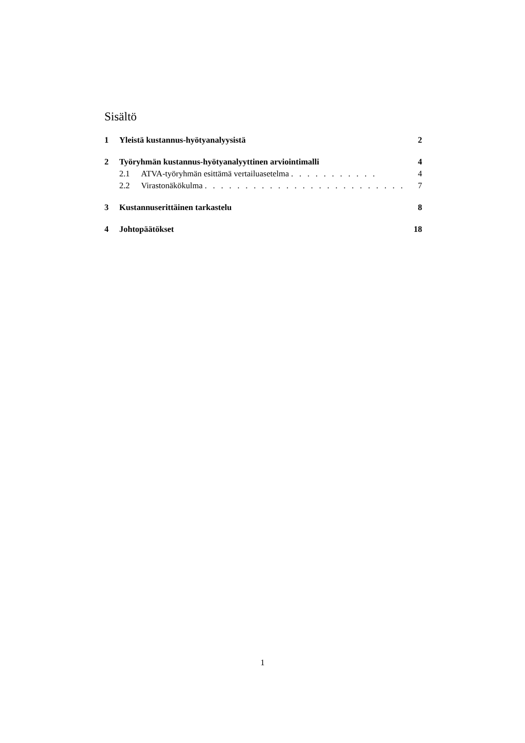Sisältö
1 Yleistä kustannus-hyötyanalyysistä 2
2 Työryhmän kustannus-hyötyanalyyttinen arviointimalli 4
2.1 ATVA-työryhmän esittämä vertailuasetelma . . . . . . . . . . . 4
2.2 Virastonäkökulma . . . . . . . . . . . . . . . . . . . . . . . . . . 7
3 Kustannuserittäinen tarkastelu 8
4 Johtopäätökset 18
1